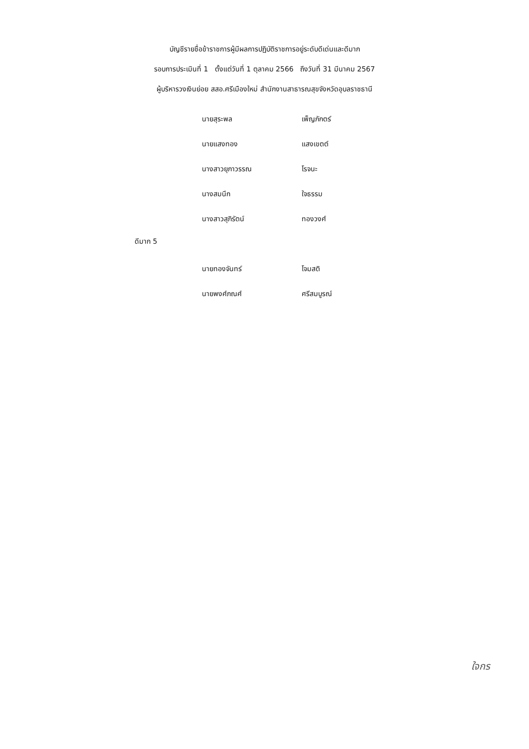บัญชีรายชื่อข้าราชการผู้มีผลการปฏิบัติราชการอยู่ระดับดีเด่นและดีมาก
รอบการประเมินที่ 1 ตั้งแต่วันที่ 1 ตุลาคม 2566 ถึงวันที่ 31 มีนาคม 2567
ผู้บริหารวงเงินย่อย สสอ.ศรีเมืองใหม่ สำนักงานสาธารณสุขจังหวัดอุบลราชธานี
นายสุระพล เพ็ญภักตร์
นายแสงทอง แสงเขตต์
นางสาวยุภาวรรณ โรจนะ
นางสมนึก ใจธรรม
นางสาวสุภิรัตน์ ทองวงศ์
ดีมาก 5
นายทองจันทร์ โจมสติ
นายพงศ์ภณศ์ ศรีสมบูรณ์
ใจกร